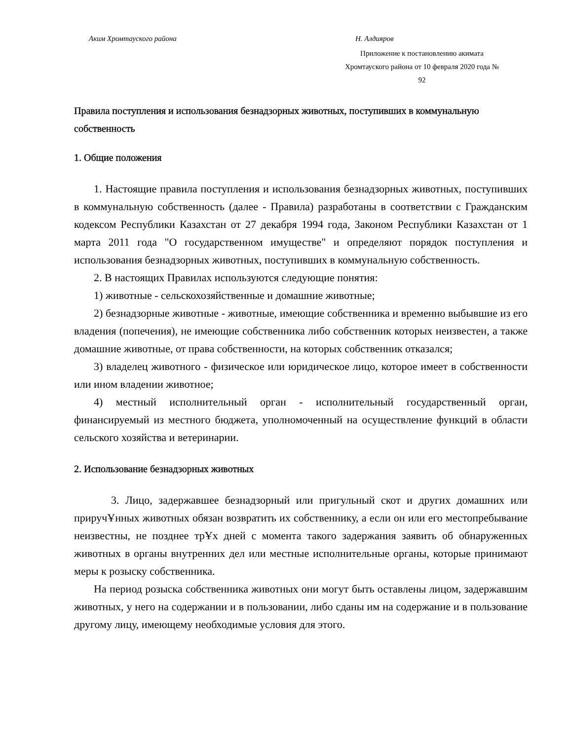Аким Хромтауского района Н. Алдияров
Приложение к постановлению акимата Хромтауского района от 10 февраля 2020 года № 92
Правила поступления и использования безнадзорных животных, поступивших в коммунальную собственность
1. Общие положения
1. Настоящие правила поступления и использования безнадзорных животных, поступивших в коммунальную собственность (далее - Правила) разработаны в соответствии с Гражданским кодексом Республики Казахстан от 27 декабря 1994 года, Законом Республики Казахстан от 1 марта 2011 года "О государственном имуществе" и определяют порядок поступления и использования безнадзорных животных, поступивших в коммунальную собственность.
2. В настоящих Правилах используются следующие понятия:
1) животные - сельскохозяйственные и домашние животные;
2) безнадзорные животные - животные, имеющие собственника и временно выбывшие из его владения (попечения), не имеющие собственника либо собственник которых неизвестен, а также домашние животные, от права собственности, на которых собственник отказался;
3) владелец животного - физическое или юридическое лицо, которое имеет в собственности или ином владении животное;
4) местный исполнительный орган - исполнительный государственный орган, финансируемый из местного бюджета, уполномоченный на осуществление функций в области сельского хозяйства и ветеринарии.
2. Использование безнадзорных животных
3. Лицо, задержавшее безнадзорный или пригульный скот и других домашних или приручҰнных животных обязан возвратить их собственнику, а если он или его местопребывание неизвестны, не позднее трҰх дней с момента такого задержания заявить об обнаруженных животных в органы внутренних дел или местные исполнительные органы, которые принимают меры к розыску собственника.
На период розыска собственника животных они могут быть оставлены лицом, задержавшим животных, у него на содержании и в пользовании, либо сданы им на содержание и в пользование другому лицу, имеющему необходимые условия для этого.